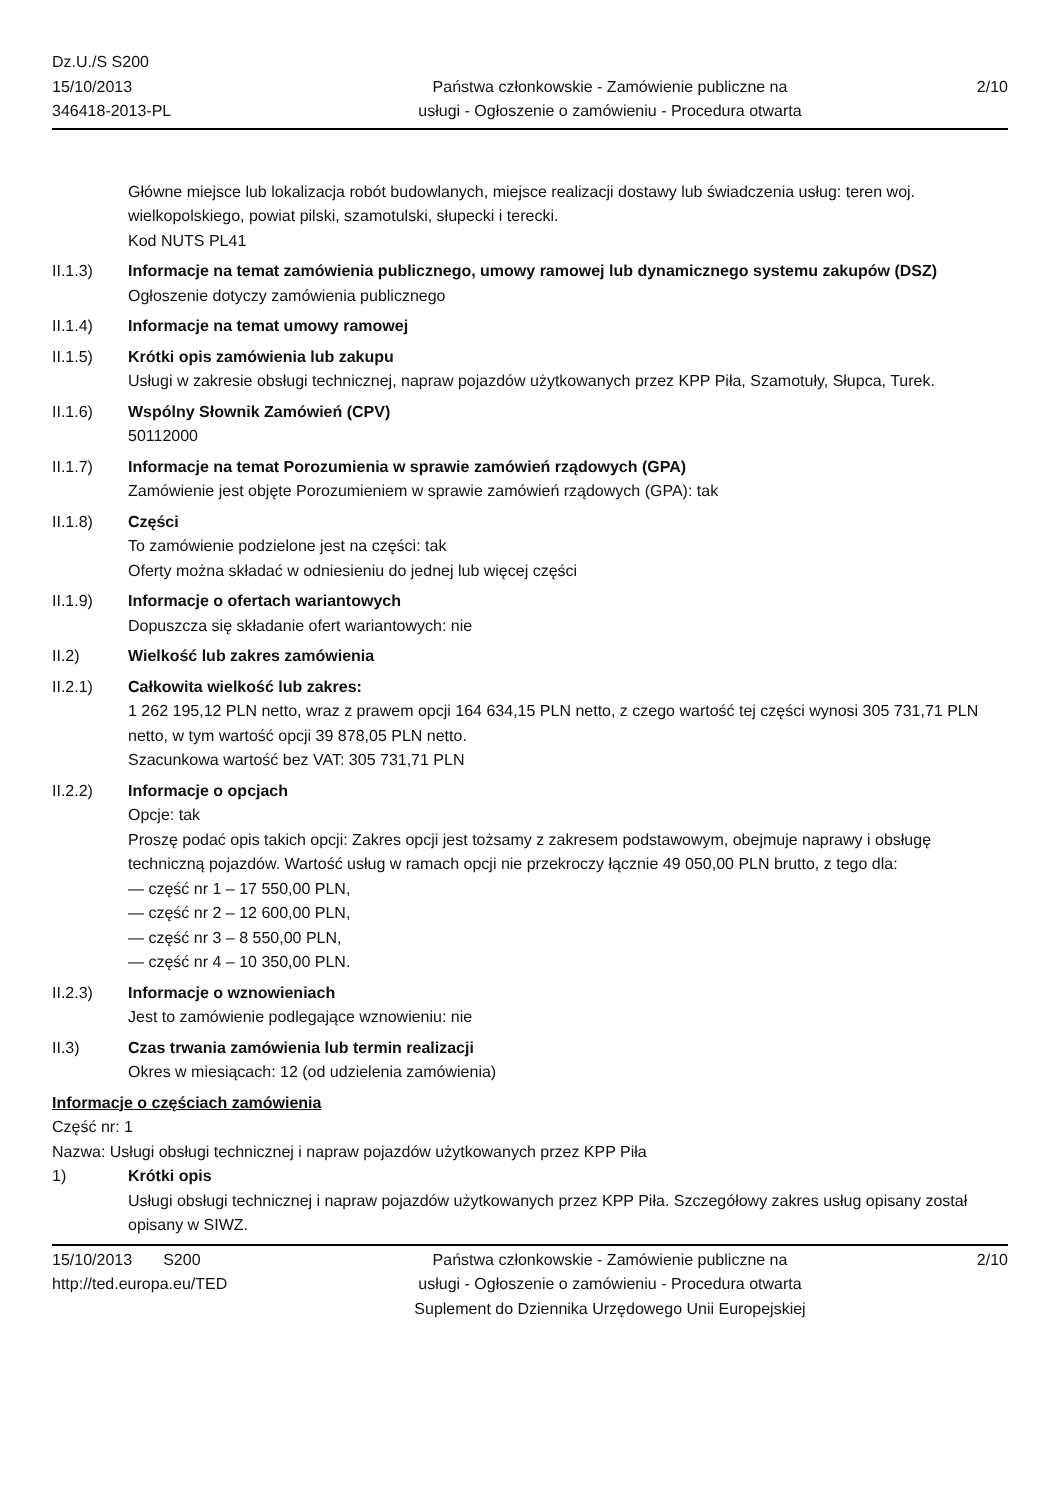Dz.U./S S200
15/10/2013
346418-2013-PL
Państwa członkowskie - Zamówienie publiczne na
usługi - Ogłoszenie o zamówieniu - Procedura otwarta
2/10
Główne miejsce lub lokalizacja robót budowlanych, miejsce realizacji dostawy lub świadczenia usług: teren woj. wielkopolskiego, powiat pilski, szamotulski, słupecki i terecki.
Kod NUTS PL41
II.1.3) Informacje na temat zamówienia publicznego, umowy ramowej lub dynamicznego systemu zakupów (DSZ)
Ogłoszenie dotyczy zamówienia publicznego
II.1.4) Informacje na temat umowy ramowej
II.1.5) Krótki opis zamówienia lub zakupu
Usługi w zakresie obsługi technicznej, napraw pojazdów użytkowanych przez KPP Piła, Szamotuły, Słupca, Turek.
II.1.6) Wspólny Słownik Zamówień (CPV)
50112000
II.1.7) Informacje na temat Porozumienia w sprawie zamówień rządowych (GPA)
Zamówienie jest objęte Porozumieniem w sprawie zamówień rządowych (GPA): tak
II.1.8) Części
To zamówienie podzielone jest na części: tak
Oferty można składać w odniesieniu do jednej lub więcej części
II.1.9) Informacje o ofertach wariantowych
Dopuszcza się składanie ofert wariantowych: nie
II.2) Wielkość lub zakres zamówienia
II.2.1) Całkowita wielkość lub zakres:
1 262 195,12 PLN netto, wraz z prawem opcji 164 634,15 PLN netto, z czego wartość tej części wynosi 305 731,71 PLN netto, w tym wartość opcji 39 878,05 PLN netto.
Szacunkowa wartość bez VAT: 305 731,71 PLN
II.2.2) Informacje o opcjach
Opcje: tak
Proszę podać opis takich opcji: Zakres opcji jest tożsamy z zakresem podstawowym, obejmuje naprawy i obsługę techniczną pojazdów. Wartość usług w ramach opcji nie przekroczy łącznie 49 050,00 PLN brutto, z tego dla:
— część nr 1 – 17 550,00 PLN,
— część nr 2 – 12 600,00 PLN,
— część nr 3 – 8 550,00 PLN,
— część nr 4 – 10 350,00 PLN.
II.2.3) Informacje o wznowieniach
Jest to zamówienie podlegające wznowieniu: nie
II.3) Czas trwania zamówienia lub termin realizacji
Okres w miesiącach: 12 (od udzielenia zamówienia)
Informacje o częściach zamówienia
Część nr: 1
Nazwa: Usługi obsługi technicznej i napraw pojazdów użytkowanych przez KPP Piła
1) Krótki opis
Usługi obsługi technicznej i napraw pojazdów użytkowanych przez KPP Piła. Szczegółowy zakres usług opisany został opisany w SIWZ.
15/10/2013 S200
http://ted.europa.eu/TED
Państwa członkowskie - Zamówienie publiczne na
usługi - Ogłoszenie o zamówieniu - Procedura otwarta
Suplement do Dziennika Urzędowego Unii Europejskiej
2/10